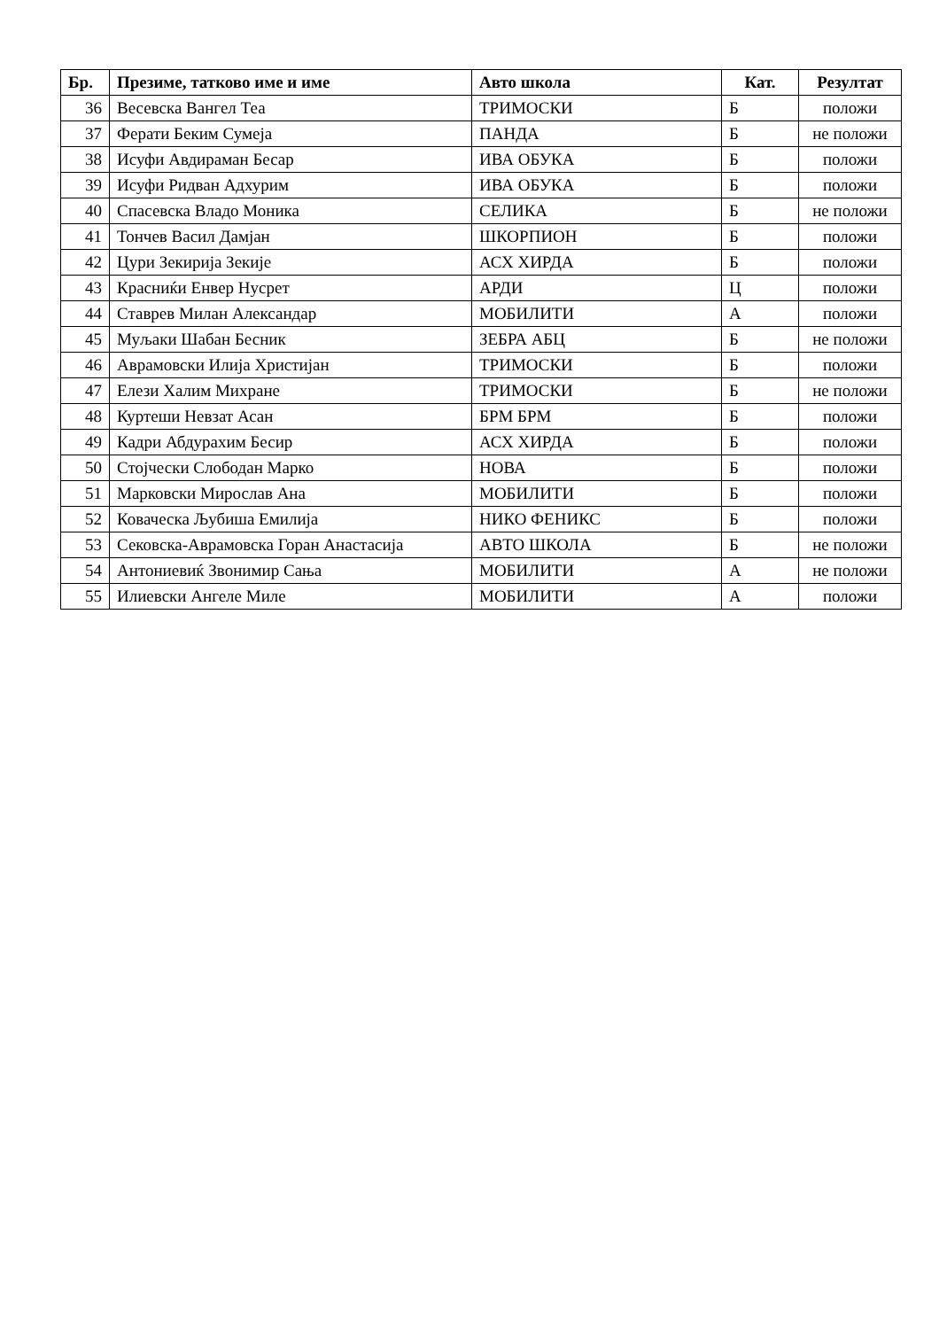| Бр. | Презиме, татково име и име | Авто школа | Кат. | Резултат |
| --- | --- | --- | --- | --- |
| 36 | Весевска Вангел Теа | ТРИМОСКИ | Б | положи |
| 37 | Ферати Беким Сумеја | ПАНДА | Б | не положи |
| 38 | Исуфи Авдираман Бесар | ИВА ОБУКА | Б | положи |
| 39 | Исуфи Ридван Адхурим | ИВА ОБУКА | Б | положи |
| 40 | Спасевска Владо Моника | СЕЛИКА | Б | не положи |
| 41 | Тончев Васил Дамјан | ШКОРПИОН | Б | положи |
| 42 | Цури Зекирија Зекије | АСХ ХИРДА | Б | положи |
| 43 | Красниќи Енвер Нусрет | АРДИ | Ц | положи |
| 44 | Ставрев Милан Александар | МОБИЛИТИ | А | положи |
| 45 | Муљаки Шабан Бесник | ЗЕБРА АБЦ | Б | не положи |
| 46 | Аврамовски Илија Христијан | ТРИМОСКИ | Б | положи |
| 47 | Елези Халим Михране | ТРИМОСКИ | Б | не положи |
| 48 | Куртеши Невзат Асан | БРМ БРМ | Б | положи |
| 49 | Кадри Абдурахим Бесир | АСХ ХИРДА | Б | положи |
| 50 | Стојчески Слободан Марко | НОВА | Б | положи |
| 51 | Марковски Мирослав Ана | МОБИЛИТИ | Б | положи |
| 52 | Коваческа Љубиша Емилија | НИКО ФЕНИКС | Б | положи |
| 53 | Сековска-Аврамовска Горан Анастасија | АВТО ШКОЛА | Б | не положи |
| 54 | Антониевиќ Звонимир Сања | МОБИЛИТИ | А | не положи |
| 55 | Илиевски Ангеле Миле | МОБИЛИТИ | А | положи |